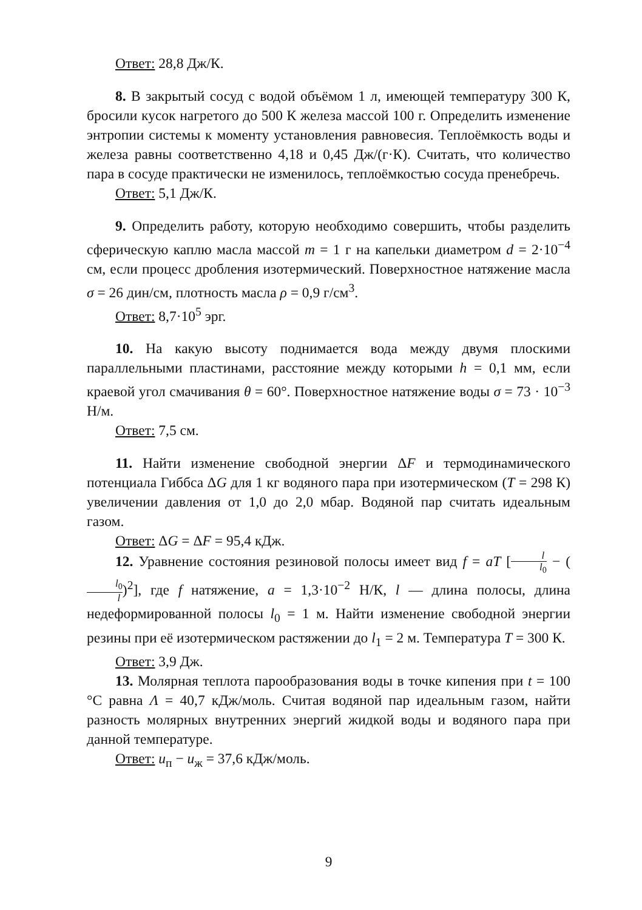Ответ: 28,8 Дж/К.
8. В закрытый сосуд с водой объёмом 1 л, имеющей температуру 300 К, бросили кусок нагретого до 500 К железа массой 100 г. Определить изменение энтропии системы к моменту установления равновесия. Теплоёмкость воды и железа равны соответственно 4,18 и 0,45 Дж/(г·К). Считать, что количество пара в сосуде практически не изменилось, теплоёмкостью сосуда пренебречь.
Ответ: 5,1 Дж/К.
9. Определить работу, которую необходимо совершить, чтобы разделить сферическую каплю масла массой m = 1 г на капельки диаметром d = 2·10<sup>−4</sup> см, если процесс дробления изотермический. Поверхностное натяжение масла σ = 26 дин/см, плотность масла ρ = 0,9 г/см<sup>3</sup>.
Ответ: 8,7·10<sup>5</sup> эрг.
10. На какую высоту поднимается вода между двумя плоскими параллельными пластинами, расстояние между которыми h = 0,1 мм, если краевой угол смачивания θ = 60°. Поверхностное натяжение воды σ = 73 · 10<sup>−3</sup> Н/м.
Ответ: 7,5 см.
11. Найти изменение свободной энергии ΔF и термодинамического потенциала Гиббса ΔG для 1 кг водяного пара при изотермическом (T = 298 К) увеличении давления от 1,0 до 2,0 мбар. Водяной пар считать идеальным газом.
Ответ: ΔG = ΔF = 95,4 кДж.
12. Уравнение состояния резиновой полосы имеет вид f = aT [l l<sub>0</sub> − (l<sub>0</sub> l)<sup>2</sup>], где f натяжение, a = 1,3·10<sup>−2</sup> Н/К, l — длина полосы, длина недеформированной полосы l<sub>0</sub> = 1 м. Найти изменение свободной энергии резины при её изотермическом растяжении до l<sub>1</sub> = 2 м. Температура T = 300 К.
Ответ: 3,9 Дж.
13. Молярная теплота парообразования воды в точке кипения при t = 100 °С равна Λ = 40,7 кДж/моль. Считая водяной пар идеальным газом, найти разность молярных внутренних энергий жидкой воды и водяного пара при данной температуре.
Ответ: u<sub>п</sub> − u<sub>ж</sub> = 37,6 кДж/моль.
9